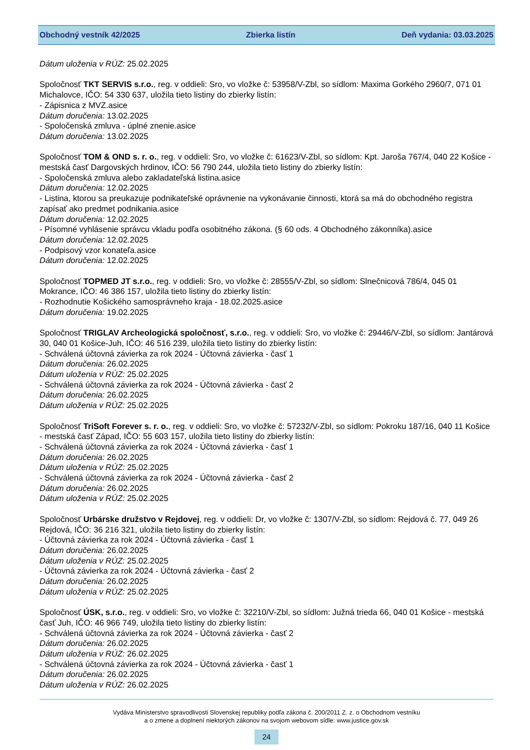Obchodný vestník 42/2025 Zbierka listín Deň vydania: 03.03.2025
Dátum uloženia v RÚZ: 25.02.2025
Spoločnosť TKT SERVIS s.r.o., reg. v oddieli: Sro, vo vložke č: 53958/V-Zbl, so sídlom: Maxima Gorkého 2960/7, 071 01 Michalovce, IČO: 54 330 637, uložila tieto listiny do zbierky listín:
- Zápisnica z MVZ.asice
Dátum doručenia: 13.02.2025
- Spoločenská zmluva - úplné znenie.asice
Dátum doručenia: 13.02.2025
Spoločnosť TOM & OND s. r. o., reg. v oddieli: Sro, vo vložke č: 61623/V-Zbl, so sídlom: Kpt. Jaroša 767/4, 040 22 Košice - mestská časť Dargovských hrdinov, IČO: 56 790 244, uložila tieto listiny do zbierky listín:
- Spoločenská zmluva alebo zakladateľská listina.asice
Dátum doručenia: 12.02.2025
- Listina, ktorou sa preukazuje podnikateľské oprávnenie na vykonávanie činnosti, ktorá sa má do obchodného registra zapísať ako predmet podnikania.asice
Dátum doručenia: 12.02.2025
- Písomné vyhlásenie správcu vkladu podľa osobitného zákona. (§ 60 ods. 4 Obchodného zákonníka).asice
Dátum doručenia: 12.02.2025
- Podpisový vzor konateľa.asice
Dátum doručenia: 12.02.2025
Spoločnosť TOPMED JT s.r.o., reg. v oddieli: Sro, vo vložke č: 28555/V-Zbl, so sídlom: Slnečnicová 786/4, 045 01 Mokrance, IČO: 46 386 157, uložila tieto listiny do zbierky listín:
- Rozhodnutie Košického samosprávneho kraja - 18.02.2025.asice
Dátum doručenia: 19.02.2025
Spoločnosť TRIGLAV Archeologická spoločnosť, s.r.o., reg. v oddieli: Sro, vo vložke č: 29446/V-Zbl, so sídlom: Jantárová 30, 040 01 Košice-Juh, IČO: 46 516 239, uložila tieto listiny do zbierky listín:
- Schválená účtovná závierka za rok 2024 - Účtovná závierka - časť 1
Dátum doručenia: 26.02.2025
Dátum uloženia v RÚZ: 25.02.2025
- Schválená účtovná závierka za rok 2024 - Účtovná závierka - časť 2
Dátum doručenia: 26.02.2025
Dátum uloženia v RÚZ: 25.02.2025
Spoločnosť TriSoft Forever s. r. o., reg. v oddieli: Sro, vo vložke č: 57232/V-Zbl, so sídlom: Pokroku 187/16, 040 11 Košice - mestská časť Západ, IČO: 55 603 157, uložila tieto listiny do zbierky listín:
- Schválená účtovná závierka za rok 2024 - Účtovná závierka - časť 1
Dátum doručenia: 26.02.2025
Dátum uloženia v RÚZ: 25.02.2025
- Schválená účtovná závierka za rok 2024 - Účtovná závierka - časť 2
Dátum doručenia: 26.02.2025
Dátum uloženia v RÚZ: 25.02.2025
Spoločnosť Urbárske družstvo v Rejdovej, reg. v oddieli: Dr, vo vložke č: 1307/V-Zbl, so sídlom: Rejdová č. 77, 049 26 Rejdová, IČO: 36 216 321, uložila tieto listiny do zbierky listín:
- Účtovná závierka za rok 2024 - Účtovná závierka - časť 1
Dátum doručenia: 26.02.2025
Dátum uloženia v RÚZ: 25.02.2025
- Účtovná závierka za rok 2024 - Účtovná závierka - časť 2
Dátum doručenia: 26.02.2025
Dátum uloženia v RÚZ: 25.02.2025
Spoločnosť ÚSK, s.r.o., reg. v oddieli: Sro, vo vložke č: 32210/V-Zbl, so sídlom: Južná trieda 66, 040 01 Košice - mestská časť Juh, IČO: 46 966 749, uložila tieto listiny do zbierky listín:
- Schválená účtovná závierka za rok 2024 - Účtovná závierka - časť 2
Dátum doručenia: 26.02.2025
Dátum uloženia v RÚZ: 26.02.2025
- Schválená účtovná závierka za rok 2024 - Účtovná závierka - časť 1
Dátum doručenia: 26.02.2025
Dátum uloženia v RÚZ: 26.02.2025
Vydáva Ministerstvo spravodlivosti Slovenskej republiky podľa zákona č. 200/2011 Z. z. o Obchodnom vestníku
a o zmene a doplnení niektorých zákonov na svojom webovom sídle: www.justice.gov.sk
24